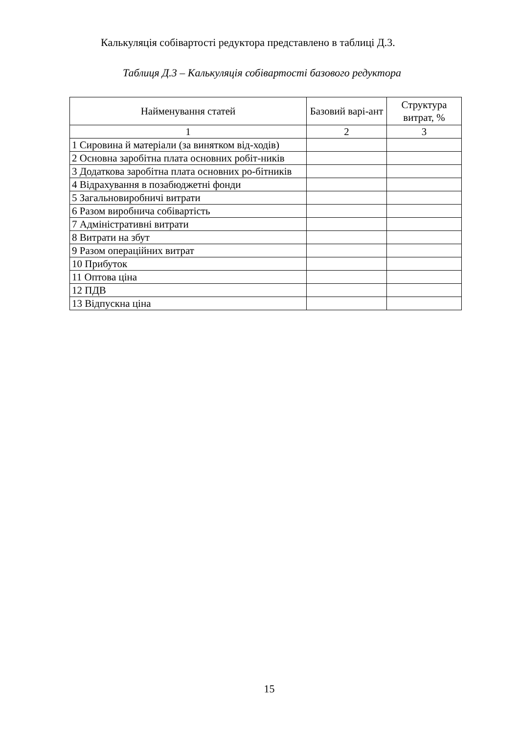Калькуляція собівартості редуктора представлено в таблиці Д.3.
Таблиця Д.3 – Калькуляція собівартості базового редуктора
| Найменування статей | Базовий варі-ант | Структура витрат, % |
| --- | --- | --- |
| 1 | 2 | 3 |
| 1 Сировина й матеріали (за винятком від-ходів) | | |
| 2 Основна заробітна плата основних робіт-ників | | |
| 3 Додаткова заробітна плата основних ро-бітників | | |
| 4 Відрахування в позабюджетні фонди | | |
| 5 Загальновиробничі витрати | | |
| 6 Разом виробнича собівартість | | |
| 7 Адміністративні витрати | | |
| 8 Витрати на збут | | |
| 9 Разом операційних витрат | | |
| 10 Прибуток | | |
| 11 Оптова ціна | | |
| 12 ПДВ | | |
| 13 Відпускна ціна | | |
15